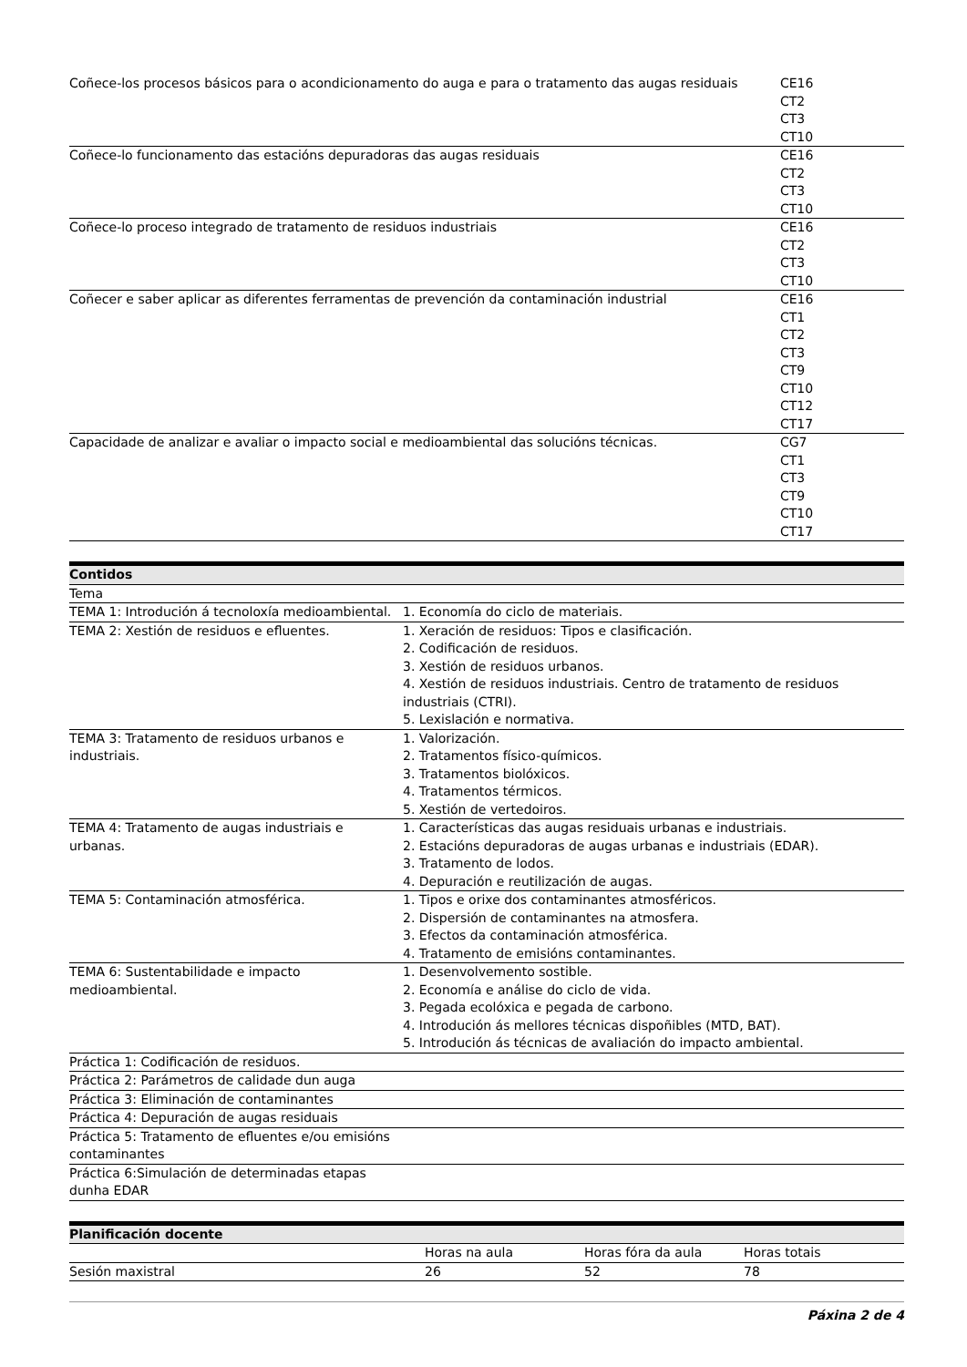| Coñece-los procesos básicos para o acondicionamento do auga e para o tratamento das augas residuais | CE16 CT2 CT3 CT10 |
| Coñece-lo funcionamento das estacións depuradoras das augas residuais | CE16 CT2 CT3 CT10 |
| Coñece-lo proceso integrado de tratamento de residuos industriais | CE16 CT2 CT3 CT10 |
| Coñecer e saber aplicar as diferentes ferramentas de prevención da contaminación industrial | CE16 CT1 CT2 CT3 CT9 CT10 CT12 CT17 |
| Capacidade de analizar e avaliar o impacto social e medioambiental das solucións técnicas. | CG7 CT1 CT3 CT9 CT10 CT17 |
| Contidos | |
| --- | --- |
| Tema | |
| TEMA 1: Introdución á tecnoloxía medioambiental. | 1. Economía do ciclo de materiais. |
| TEMA 2: Xestión de residuos e efluentes. | 1. Xeración de residuos: Tipos e clasificación. 2. Codificación de residuos. 3. Xestión de residuos urbanos. 4. Xestión de residuos industriais. Centro de tratamento de residuos industriais (CTRI). 5. Lexislación e normativa. |
| TEMA 3: Tratamento de residuos urbanos e industriais. | 1. Valorización. 2. Tratamentos físico-químicos. 3. Tratamentos biolóxicos. 4. Tratamentos térmicos. 5. Xestión de vertedoiros. |
| TEMA 4: Tratamento de augas industriais e urbanas. | 1. Características das augas residuais urbanas e industriais. 2. Estacións depuradoras de augas urbanas e industriais (EDAR). 3. Tratamento de lodos. 4. Depuración e reutilización de augas. |
| TEMA 5: Contaminación atmosférica. | 1. Tipos e orixe dos contaminantes atmosféricos. 2. Dispersión de contaminantes na atmosfera. 3. Efectos da contaminación atmosférica. 4. Tratamento de emisións contaminantes. |
| TEMA 6: Sustentabilidade e impacto medioambiental. | 1. Desenvolvemento sostible. 2. Economía e análise do ciclo de vida. 3. Pegada ecolóxica e pegada de carbono. 4. Introdución ás mellores técnicas dispoñibles (MTD, BAT). 5. Introdución ás técnicas de avaliación do impacto ambiental. |
| Práctica 1: Codificación de residuos. | |
| Práctica 2: Parámetros de calidade dun auga | |
| Práctica 3: Eliminación de contaminantes | |
| Práctica 4: Depuración de augas residuais | |
| Práctica 5: Tratamento de efluentes e/ou emisións contaminantes | |
| Práctica 6:Simulación de determinadas etapas dunha EDAR | |
| Planificación docente | | | |
| --- | --- | --- | --- |
| | Horas na aula | Horas fóra da aula | Horas totais |
| Sesión maxistral | 26 | 52 | 78 |
Páxina 2 de 4